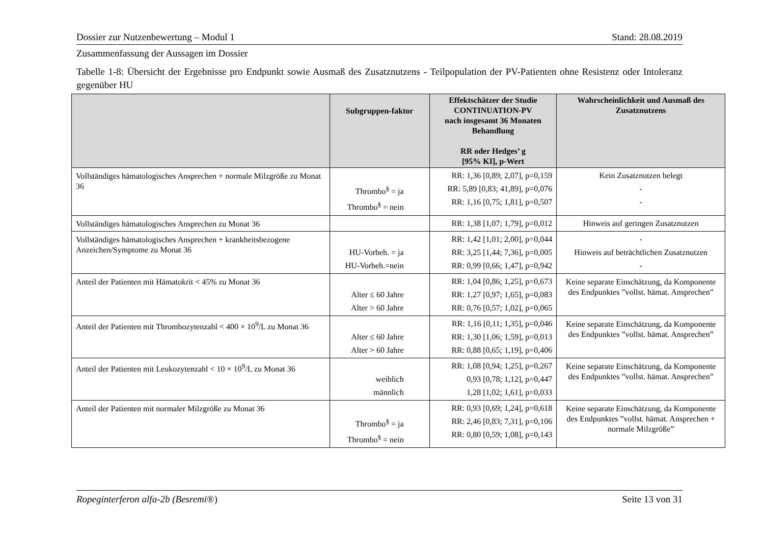Dossier zur Nutzenbewertung – Modul 1 Stand: 28.08.2019
Zusammenfassung der Aussagen im Dossier
Tabelle 1-8: Übersicht der Ergebnisse pro Endpunkt sowie Ausmaß des Zusatznutzens - Teilpopulation der PV-Patienten ohne Resistenz oder Intoleranz gegenüber HU
| | Subgruppen-faktor | Effektschätzer der Studie CONTINUATION-PV nach insgesamt 36 Monaten Behandlung RR oder Hedges’ g [95% KI], p-Wert | Wahrscheinlichkeit und Ausmaß des Zusatznutzens |
| --- | --- | --- | --- |
| Vollständiges hämatologisches Ansprechen + normale Milzgröße zu Monat 36 | Thrombo<sup>§</sup> = ja Thrombo<sup>§</sup> = nein | RR: 1,36 [0,89; 2,07], p=0,159 RR: 5,89 [0,83; 41,89], p=0,076 RR: 1,16 [0,75; 1,81], p=0,507 | Kein Zusatznutzen belegt - - |
| Vollständiges hämatologisches Ansprechen zu Monat 36 | | RR: 1,38 [1,07; 1,79], p=0,012 | Hinweis auf geringen Zusatznutzen |
| Vollständiges hämatologisches Ansprechen + krankheitsbezogene Anzeichen/Symptome zu Monat 36 | HU-Vorbeh. = ja HU-Vorbeh.=nein | RR: 1,42 [1,01; 2,00], p=0,044 RR: 3,25 [1,44; 7,36], p=0,005 RR: 0,99 [0,66; 1,47], p=0,942 | - Hinweis auf beträchtlichen Zusatznutzen - |
| Anteil der Patienten mit Hämatokrit < 45% zu Monat 36 | Alter ≤ 60 Jahre Alter > 60 Jahre | RR: 1,04 [0,86; 1,25], p=0,673 RR: 1,27 [0,97; 1,65], p=0,083 RR: 0,76 [0,57; 1,02], p=0,065 | Keine separate Einschätzung, da Komponente des Endpunktes ”vollst. hämat. Ansprechen” |
| Anteil der Patienten mit Thrombozytenzahl < 400 × 10<sup>9</sup>/L zu Monat 36 | Alter ≤ 60 Jahre Alter > 60 Jahre | RR: 1,16 [0,11; 1,35], p=0,046 RR: 1,30 [1,06; 1,59], p=0,013 RR: 0,88 [0,65; 1,19], p=0,406 | Keine separate Einschätzung, da Komponente des Endpunktes ”vollst. hämat. Ansprechen” |
| Anteil der Patienten mit Leukozytenzahl < 10 × 10<sup>9</sup>/L zu Monat 36 | weiblich männlich | RR: 1,08 [0,94; 1,25], p=0,267 0,93 [0,78; 1,12], p=0,447 1,28 [1,02; 1,61], p=0,033 | Keine separate Einschätzung, da Komponente des Endpunktes ”vollst. hämat. Ansprechen” |
| Anteil der Patienten mit normaler Milzgröße zu Monat 36 | Thrombo<sup>§</sup> = ja Thrombo<sup>§</sup> = nein | RR: 0,93 [0,69; 1,24], p=0,618 RR: 2,46 [0,83; 7,31], p=0,106 RR: 0,80 [0,59; 1,08], p=0,143 | Keine separate Einschätzung, da Komponente des Endpunktes ”vollst. hämat. Ansprechen + normale Milzgröße” |
Ropeginterferon alfa-2b (Besremi®) Seite 13 von 31